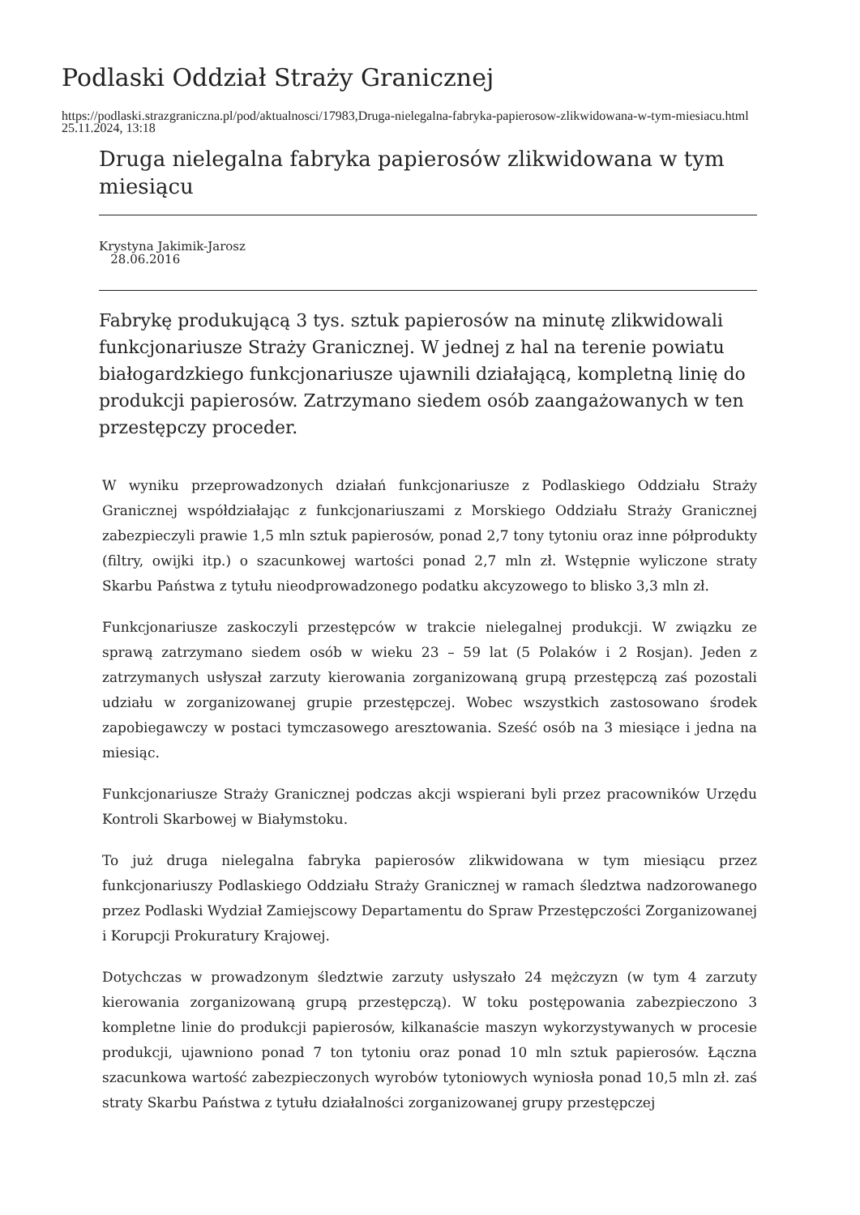Podlaski Oddział Straży Granicznej
https://podlaski.strazgraniczna.pl/pod/aktualnosci/17983,Druga-nielegalna-fabryka-papierosow-zlikwidowana-w-tym-miesiacu.html
25.11.2024, 13:18
Druga nielegalna fabryka papierosów zlikwidowana w tym miesiącu
Krystyna Jakimik-Jarosz
28.06.2016
Fabrykę produkującą 3 tys. sztuk papierosów na minutę zlikwidowali funkcjonariusze Straży Granicznej. W jednej z hal na terenie powiatu białogardzkiego funkcjonariusze ujawnili działającą, kompletną linię do produkcji papierosów. Zatrzymano siedem osób zaangażowanych w ten przestępczy proceder.
W wyniku przeprowadzonych działań funkcjonariusze z Podlaskiego Oddziału Straży Granicznej współdziałając z funkcjonariuszami z Morskiego Oddziału Straży Granicznej zabezpieczyli prawie 1,5 mln sztuk papierosów, ponad 2,7 tony tytoniu oraz inne półprodukty (filtry, owijki itp.) o szacunkowej wartości ponad 2,7 mln zł. Wstępnie wyliczone straty Skarbu Państwa z tytułu nieodprowadzonego podatku akcyzowego to blisko 3,3 mln zł.
Funkcjonariusze zaskoczyli przestępców w trakcie nielegalnej produkcji. W związku ze sprawą zatrzymano siedem osób w wieku 23 – 59 lat (5 Polaków i 2 Rosjan). Jeden z zatrzymanych usłyszał zarzuty kierowania zorganizowaną grupą przestępczą zaś pozostali udziału w zorganizowanej grupie przestępczej. Wobec wszystkich zastosowano środek zapobiegawczy w postaci tymczasowego aresztowania. Sześć osób na 3 miesiące i jedna na miesiąc.
Funkcjonariusze Straży Granicznej podczas akcji wspierani byli przez pracowników Urzędu Kontroli Skarbowej w Białymstoku.
To już druga nielegalna fabryka papierosów zlikwidowana w tym miesiącu przez funkcjonariuszy Podlaskiego Oddziału Straży Granicznej w ramach śledztwa nadzorowanego przez Podlaski Wydział Zamiejscowy Departamentu do Spraw Przestępczości Zorganizowanej i Korupcji Prokuratury Krajowej.
Dotychczas w prowadzonym śledztwie zarzuty usłyszało 24 mężczyzn (w tym 4 zarzuty kierowania zorganizowaną grupą przestępczą). W toku postępowania zabezpieczono 3 kompletne linie do produkcji papierosów, kilkanaście maszyn wykorzystywanych w procesie produkcji, ujawniono ponad 7 ton tytoniu oraz ponad 10 mln sztuk papierosów. Łączna szacunkowa wartość zabezpieczonych wyrobów tytoniowych wyniosła ponad 10,5 mln zł. zaś straty Skarbu Państwa z tytułu działalności zorganizowanej grupy przestępczej